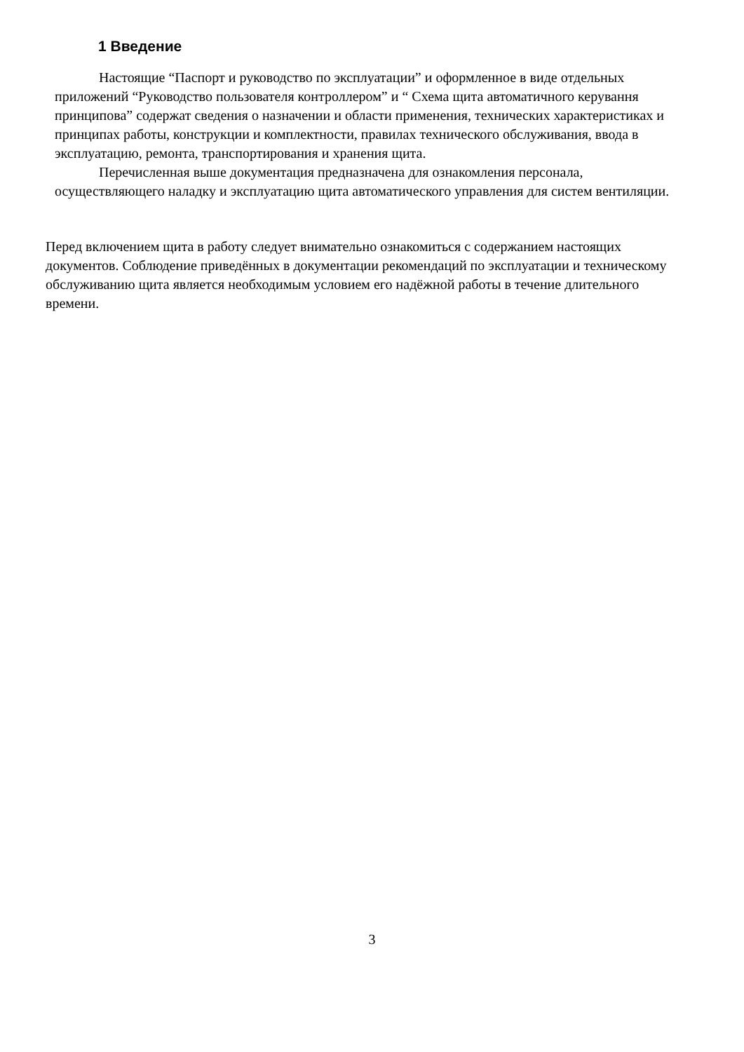1 Введение
Настоящие “Паспорт и руководство по эксплуатации” и оформленное в виде отдельных приложений “Руководство пользователя контроллером” и “ Схема щита автоматичного керування принципова” содержат сведения о назначении и области применения, технических характеристиках и принципах работы, конструкции и комплектности, правилах технического обслуживания, ввода в эксплуатацию, ремонта, транспортирования и хранения щита.
Перечисленная выше документация предназначена для ознакомления персонала, осуществляющего наладку и эксплуатацию щита автоматического управления для систем вентиляции.
Перед включением щита в работу следует внимательно ознакомиться с содержанием настоящих документов. Соблюдение приведённых в документации рекомендаций по эксплуатации и техническому обслуживанию щита является необходимым условием его надёжной работы в течение длительного времени.
3